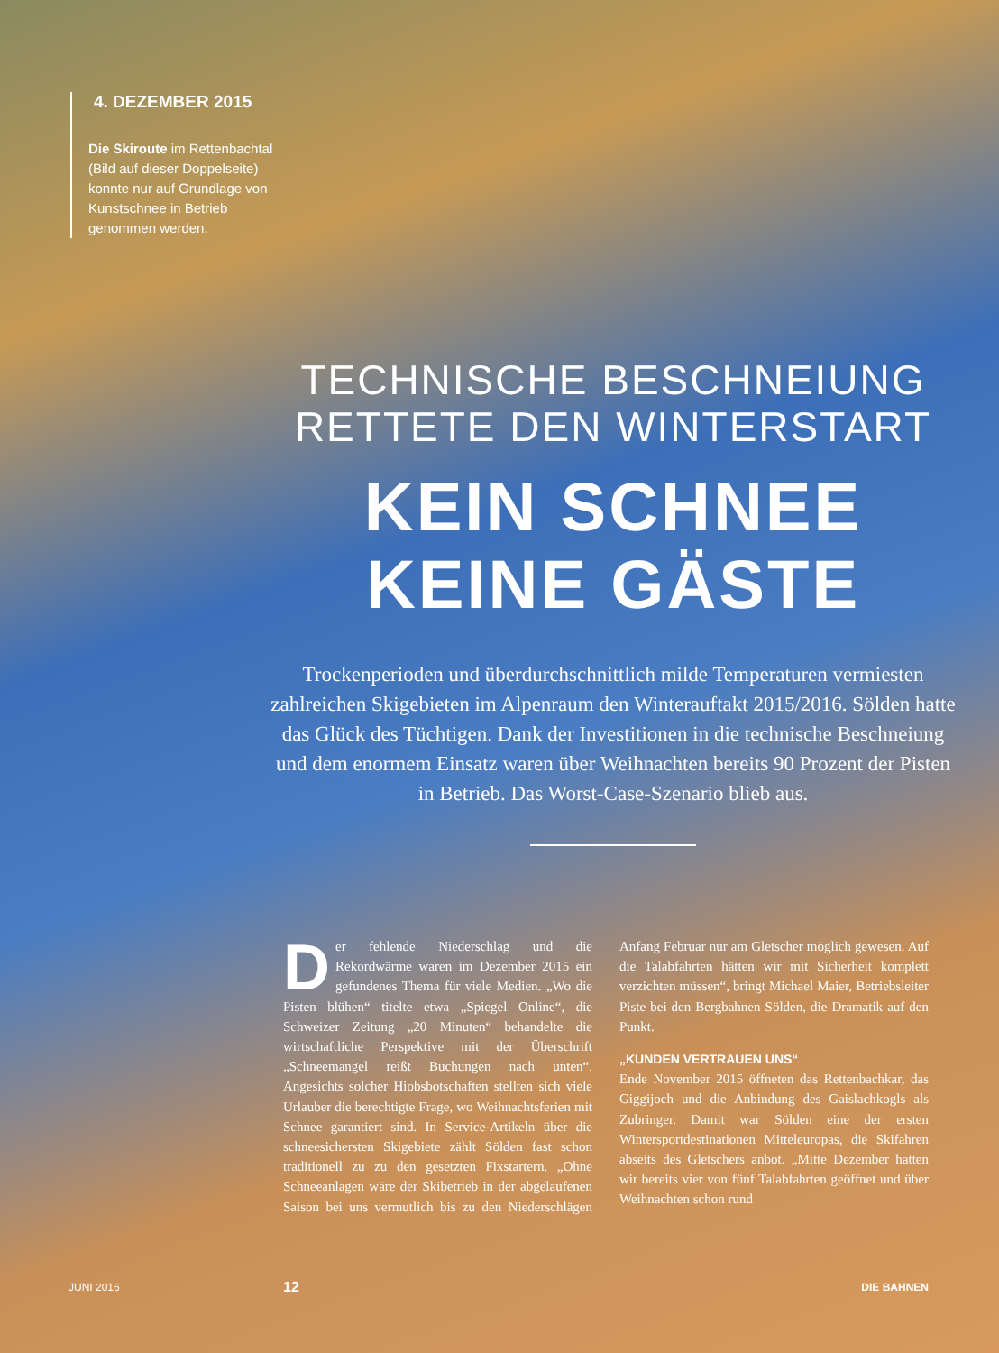4. DEZEMBER 2015
Die Skiroute im Rettenbachtal (Bild auf dieser Doppelseite) konnte nur auf Grundlage von Kunstschnee in Betrieb genommen werden.
TECHNISCHE BESCHNEIUNG
RETTETE DEN WINTERSTART
KEIN SCHNEE
KEINE GÄSTE
Trockenperioden und überdurchschnittlich milde Temperaturen vermiesten zahlreichen Skigebieten im Alpenraum den Winterauftakt 2015/2016. Sölden hatte das Glück des Tüchtigen. Dank der Investitionen in die technische Beschneiung und dem enormem Einsatz waren über Weihnachten bereits 90 Prozent der Pisten in Betrieb. Das Worst-Case-Szenario blieb aus.
Der fehlende Niederschlag und die Rekordwärme waren im Dezember 2015 ein gefundenes Thema für viele Medien. „Wo die Pisten blühen“ titelte etwa „Spiegel Online“, die Schweizer Zeitung „20 Minuten“ behandelte die wirtschaftliche Perspektive mit der Überschrift „Schneemangel reißt Buchungen nach unten“. Angesichts solcher Hiobsbotschaften stellten sich viele Urlauber die berechtigte Frage, wo Weihnachtsferien mit Schnee garantiert sind. In Service-Artikeln über die schneesichersten Skigebiete zählt Sölden fast schon traditionell zu zu den gesetzten Fixstartern. „Ohne Schneeanlagen wäre der Skibetrieb in der abgelaufenen Saison bei uns vermutlich bis zu den Niederschlägen Anfang Februar nur am Gletscher möglich gewesen. Auf die Talabfahrten hätten wir mit Sicherheit komplett verzichten müssen“, bringt Michael Maier, Betriebsleiter Piste bei den Bergbahnen Sölden, die Dramatik auf den Punkt.
„KUNDEN VERTRAUEN UNS“
Ende November 2015 öffneten das Rettenbachkar, das Giggijoch und die Anbindung des Gaislachkogls als Zubringer. Damit war Sölden eine der ersten Wintersportdestinationen Mitteleuropas, die Skifahren abseits des Gletschers anbot. „Mitte Dezember hatten wir bereits vier von fünf Talabfahrten geöffnet und über Weihnachten schon rund
JUNI 2016 12 DIE BAHNEN